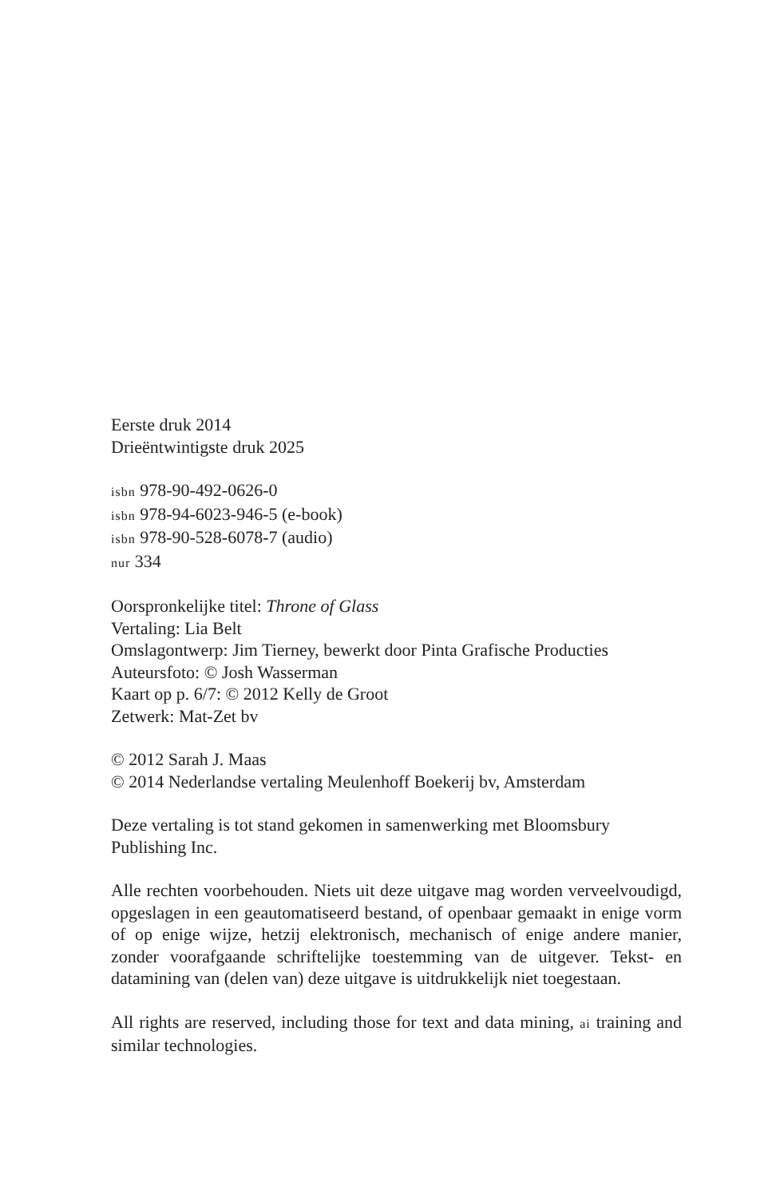Eerste druk 2014
Drieëntwintigste druk 2025
isbn 978-90-492-0626-0
isbn 978-94-6023-946-5 (e-book)
isbn 978-90-528-6078-7 (audio)
nur 334
Oorspronkelijke titel: Throne of Glass
Vertaling: Lia Belt
Omslagontwerp: Jim Tierney, bewerkt door Pinta Grafische Producties
Auteursfoto: © Josh Wasserman
Kaart op p. 6/7: © 2012 Kelly de Groot
Zetwerk: Mat-Zet bv
© 2012 Sarah J. Maas
© 2014 Nederlandse vertaling Meulenhoff Boekerij bv, Amsterdam
Deze vertaling is tot stand gekomen in samenwerking met Bloomsbury Publishing Inc.
Alle rechten voorbehouden. Niets uit deze uitgave mag worden verveelvoudigd, opgeslagen in een geautomatiseerd bestand, of openbaar gemaakt in enige vorm of op enige wijze, hetzij elektronisch, mechanisch of enige andere manier, zonder voorafgaande schriftelijke toestemming van de uitgever. Tekst- en datamining van (delen van) deze uitgave is uitdrukkelijk niet toegestaan.
All rights are reserved, including those for text and data mining, ai training and similar technologies.